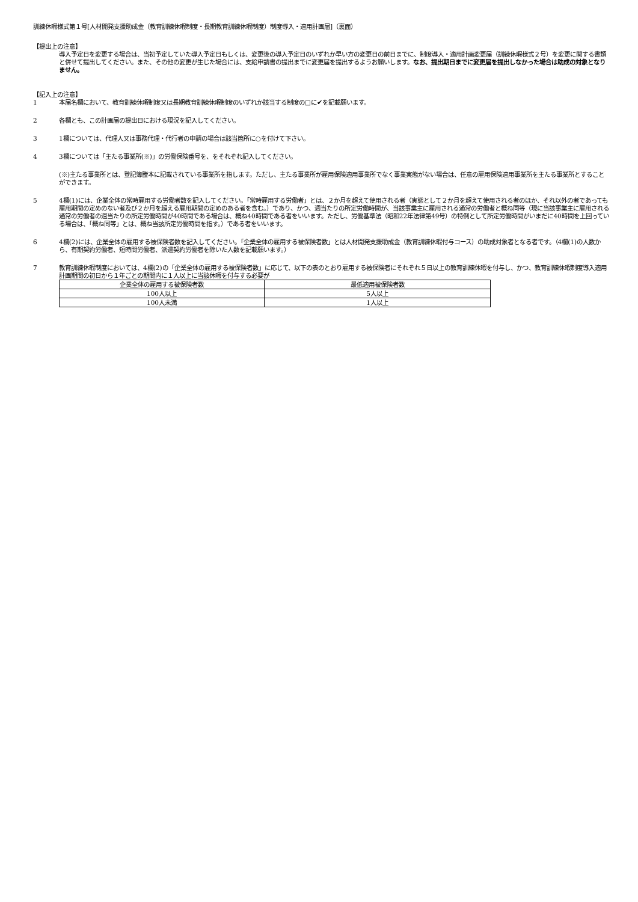訓練休暇様式第１号[人材開発支援助成金（教育訓練休暇制度・長期教育訓練休暇制度）制度導入・適用計画届]（裏面）
【提出上の注意】
導入予定日を変更する場合は、当初予定していた導入予定日もしくは、変更後の導入予定日のいずれか早い方の変更日の前日までに、制度導入・適用計画変更届（訓練休暇様式２号）を変更に関する書類と併せて提出してください。また、その他の変更が生じた場合には、支給申請書の提出までに変更届を提出するようお願いします。なお、提出期日までに変更届を提出しなかった場合は助成の対象となりません。
【記入上の注意】
1 本届名欄において、教育訓練休暇制度又は長期教育訓練休暇制度のいずれか該当する制度の□に✔を記載願います。
2 各欄とも、この計画届の提出日における現況を記入してください。
3 1欄については、代理人又は事務代理・代行者の申請の場合は該当箇所に○を付けて下さい。
4 3欄については「主たる事業所(※)」の労働保険番号を、をそれぞれ記入してください。
(※)主たる事業所とは、登記簿謄本に記載されている事業所を指します。ただし、主たる事業所が雇用保険適用事業所でなく事業実態がない場合は、任意の雇用保険適用事業所を主たる事業所とすることができます。
5 4欄(1)には、企業全体の常時雇用する労働者数を記入してください。「常時雇用する労働者」とは、２か月を超えて使用される者（実態として２か月を超えて使用される者のほか、それ以外の者であっても雇用期間の定めのない者及び２か月を超える雇用期間の定めのある者を含む。）であり、かつ、週当たりの所定労働時間が、当該事業主に雇用される通常の労働者と概ね同等（現に当該事業主に雇用される通常の労働者の週当たりの所定労働時間が40時間である場合は、概ね40時間である者をいいます。ただし、労働基準法（昭和22年法律第49号）の特例として所定労働時間がいまだに40時間を上回っている場合は、「概ね同等」とは、概ね当該所定労働時間を指す。）である者をいいます。
6 4欄(2)には、企業全体の雇用する被保険者数を記入してください。「企業全体の雇用する被保険者数」とは人材開発支援助成金（教育訓練休暇付与コース）の助成対象者となる者です。（4欄(1)の人数から、有期契約労働者、短時間労働者、派遣契約労働者を除いた人数を記載願います。）
7 教育訓練休暇制度においては、4欄(2)の「企業全体の雇用する被保険者数」に応じて、以下の表のとおり雇用する被保険者にそれぞれ５日以上の教育訓練休暇を付与し、かつ、教育訓練休暇制度導入適用計画期間の初日から１年ごとの期間内に１人以上に当該休暇を付与する必要が
| 企業全体の雇用する被保険者数 | 最低適用被保険者数 |
| --- | --- |
| 100人以上 | 5人以上 |
| 100人未満 | 1人以上 |